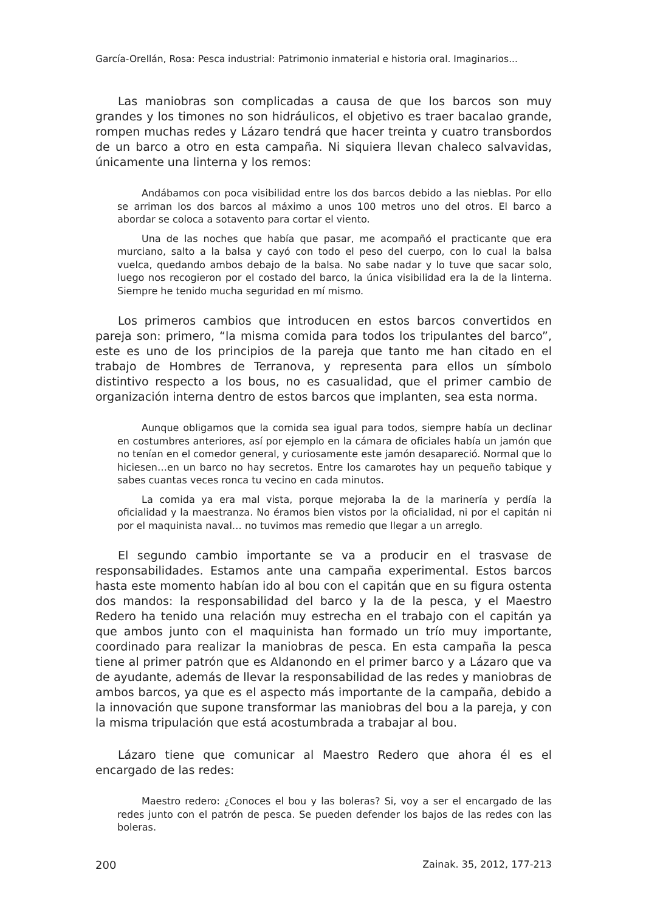García-Orellán, Rosa: Pesca industrial: Patrimonio inmaterial e historia oral. Imaginarios...
Las maniobras son complicadas a causa de que los barcos son muy grandes y los timones no son hidráulicos, el objetivo es traer bacalao grande, rompen muchas redes y Lázaro tendrá que hacer treinta y cuatro transbordos de un barco a otro en esta campaña. Ni siquiera llevan chaleco salvavidas, únicamente una linterna y los remos:
Andábamos con poca visibilidad entre los dos barcos debido a las nieblas. Por ello se arriman los dos barcos al máximo a unos 100 metros uno del otros. El barco a abordar se coloca a sotavento para cortar el viento.
Una de las noches que había que pasar, me acompañó el practicante que era murciano, salto a la balsa y cayó con todo el peso del cuerpo, con lo cual la balsa vuelca, quedando ambos debajo de la balsa. No sabe nadar y lo tuve que sacar solo, luego nos recogieron por el costado del barco, la única visibilidad era la de la linterna. Siempre he tenido mucha seguridad en mí mismo.
Los primeros cambios que introducen en estos barcos convertidos en pareja son: primero, “la misma comida para todos los tripulantes del barco”, este es uno de los principios de la pareja que tanto me han citado en el trabajo de Hombres de Terranova, y representa para ellos un símbolo distintivo respecto a los bous, no es casualidad, que el primer cambio de organización interna dentro de estos barcos que implanten, sea esta norma.
Aunque obligamos que la comida sea igual para todos, siempre había un declinar en costumbres anteriores, así por ejemplo en la cámara de oficiales había un jamón que no tenían en el comedor general, y curiosamente este jamón desapareció. Normal que lo hiciesen…en un barco no hay secretos. Entre los camarotes hay un pequeño tabique y sabes cuantas veces ronca tu vecino en cada minutos.
La comida ya era mal vista, porque mejoraba la de la marinería y perdía la oficialidad y la maestranza. No éramos bien vistos por la oficialidad, ni por el capitán ni por el maquinista naval… no tuvimos mas remedio que llegar a un arreglo.
El segundo cambio importante se va a producir en el trasvase de responsabilidades. Estamos ante una campaña experimental. Estos barcos hasta este momento habían ido al bou con el capitán que en su figura ostenta dos mandos: la responsabilidad del barco y la de la pesca, y el Maestro Redero ha tenido una relación muy estrecha en el trabajo con el capitán ya que ambos junto con el maquinista han formado un trío muy importante, coordinado para realizar la maniobras de pesca. En esta campaña la pesca tiene al primer patrón que es Aldanondo en el primer barco y a Lázaro que va de ayudante, además de llevar la responsabilidad de las redes y maniobras de ambos barcos, ya que es el aspecto más importante de la campaña, debido a la innovación que supone transformar las maniobras del bou a la pareja, y con la misma tripulación que está acostumbrada a trabajar al bou.
Lázaro tiene que comunicar al Maestro Redero que ahora él es el encargado de las redes:
Maestro redero: ¿Conoces el bou y las boleras? Si, voy a ser el encargado de las redes junto con el patrón de pesca. Se pueden defender los bajos de las redes con las boleras.
200 Zainak. 35, 2012, 177-213